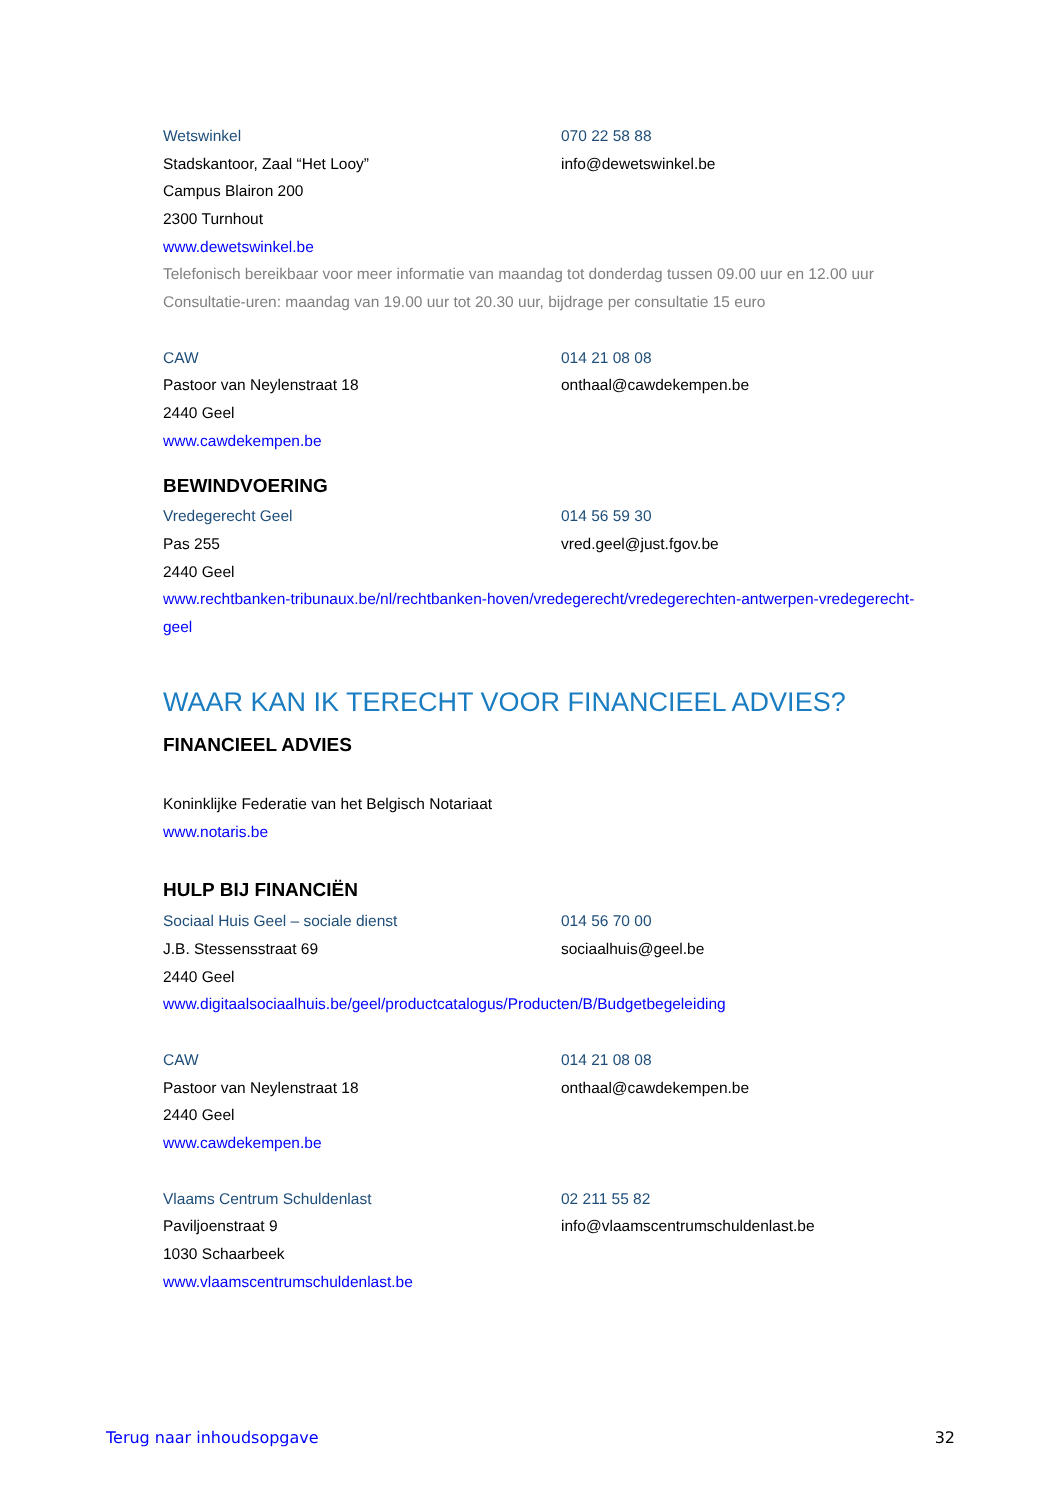Wetswinkel 070 22 58 88
Stadskantoor, Zaal “Het Looy” info@dewetswinkel.be
Campus Blairon 200
2300 Turnhout
www.dewetswinkel.be
Telefonisch bereikbaar voor meer informatie van maandag tot donderdag tussen 09.00 uur en 12.00 uur
Consultatie-uren: maandag van 19.00 uur tot 20.30 uur, bijdrage per consultatie 15 euro
CAW 014 21 08 08
Pastoor van Neylenstraat 18 onthaal@cawdekempen.be
2440 Geel
www.cawdekempen.be
BEWINDVOERING
Vredegerecht Geel 014 56 59 30
Pas 255 vred.geel@just.fgov.be
2440 Geel
www.rechtbanken-tribunaux.be/nl/rechtbanken-hoven/vredegerecht/vredegerechten-antwerpen-vredegerecht-
geel
WAAR KAN IK TERECHT VOOR FINANCIEEL ADVIES?
FINANCIEEL ADVIES
Koninklijke Federatie van het Belgisch Notariaat
www.notaris.be
HULP BIJ FINANCIËN
Sociaal Huis Geel – sociale dienst 014 56 70 00
J.B. Stessensstraat 69 sociaalhuis@geel.be
2440 Geel
www.digitaalsociaalhuis.be/geel/productcatalogus/Producten/B/Budgetbegeleiding
CAW 014 21 08 08
Pastoor van Neylenstraat 18 onthaal@cawdekempen.be
2440 Geel
www.cawdekempen.be
Vlaams Centrum Schuldenlast 02 211 55 82
Paviljoenstraat 9 info@vlaamscentrumschuldenlast.be
1030 Schaarbeek
www.vlaamscentrumschuldenlast.be
Terug naar inhoudsopgave 32